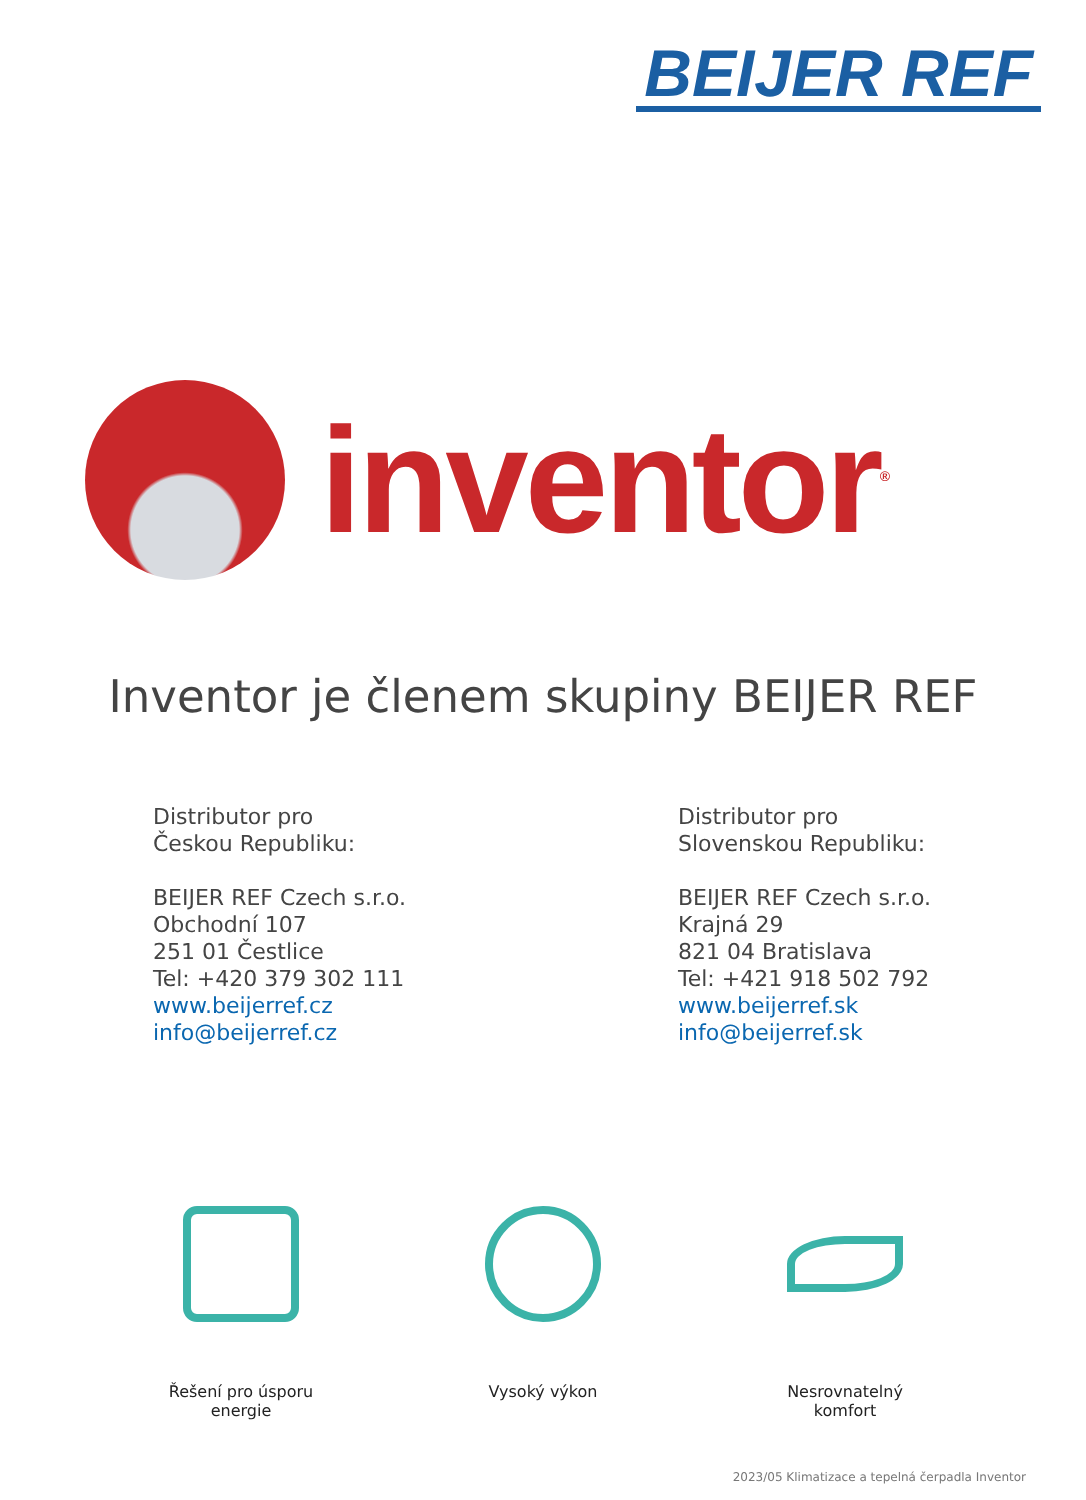BEIJER REF
inventor<sup>®</sup>
Inventor je členem skupiny BEIJER REF
Distributor pro
Českou Republiku:
BEIJER REF Czech s.r.o.
Obchodní 107
251 01 Čestlice
Tel: +420 379 302 111
www.beijerref.cz
info@beijerref.cz
Distributor pro
Slovenskou Republiku:
BEIJER REF Czech s.r.o.
Krajná 29
821 04 Bratislava
Tel: +421 918 502 792
www.beijerref.sk
info@beijerref.sk
Řešení pro úsporu
energie
Vysoký výkon Nesrovnatelný
komfort
2023/05 Klimatizace a tepelná čerpadla Inventor